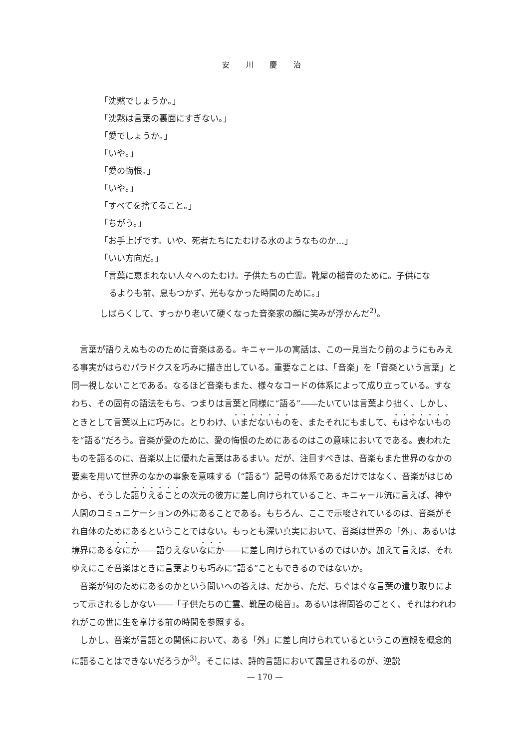安 川 慶 治
「沈黙でしょうか。」
「沈黙は言葉の裏面にすぎない。」
「愛でしょうか。」
「いや。」
「愛の悔恨。」
「いや。」
「すべてを捨てること。」
「ちがう。」
「お手上げです。いや、死者たちにたむける水のようなものか…」
「いい方向だ。」
「言葉に恵まれない人々へのたむけ。子供たちの亡霊。靴屋の槌音のために。子供にな
るよりも前、息もつかず、光もなかった時間のために。」
しばらくして、すっかり老いて硬くなった音楽家の顔に笑みが浮かんだ<sup>2)</sup>。
言葉が語りえぬもののために音楽はある。キニャールの寓話は、この一見当たり前のようにもみえる事実がはらむパラドクスを巧みに描き出している。重要なことは、「音楽」を「音楽という言葉」と同一視しないことである。なるほど音楽もまた、様々なコードの体系によって成り立っている。すなわち、その固有の語法をもち、つまりは言葉と同様に“語る”――たいていは言葉より拙く、しかし、ときとして言葉以上に巧みに。とりわけ、いまだないものを、またそれにもまして、もはやないものを“語る”だろう。音楽が愛のために、愛の悔恨のためにあるのはこの意味においてである。喪われたものを語るのに、音楽以上に優れた言葉はあるまい。だが、注目すべきは、音楽もまた世界のなかの要素を用いて世界のなかの事象を意味する（“語る”）記号の体系であるだけではなく、音楽がはじめから、そうした語りえることの次元の彼方に差し向けられていること、キニャール流に言えば、神や人間のコミュニケーションの外にあることである。もちろん、ここで示唆されているのは、音楽がそれ自体のためにあるということではない。もっとも深い真実において、音楽は世界の「外」、あるいは境界にあるなにか――語りえないなにか――に差し向けられているのではいか。加えて言えば、それゆえにこそ音楽はときに言葉よりも巧みに“語る”こともできるのではないか。
音楽が何のためにあるのかという問いへの答えは、だから、ただ、ちぐはぐな言葉の遣り取りによって示されるしかない――「子供たちの亡霊、靴屋の槌音」。あるいは禅問答のごとく、それはわれわれがこの世に生を享ける前の時間を参照する。
しかし、音楽が言語との関係において、ある「外」に差し向けられているというこの直観を概念的に語ることはできないだろうか<sup>3)</sup>。そこには、詩的言語において露呈されるのが、逆説
— 170 —